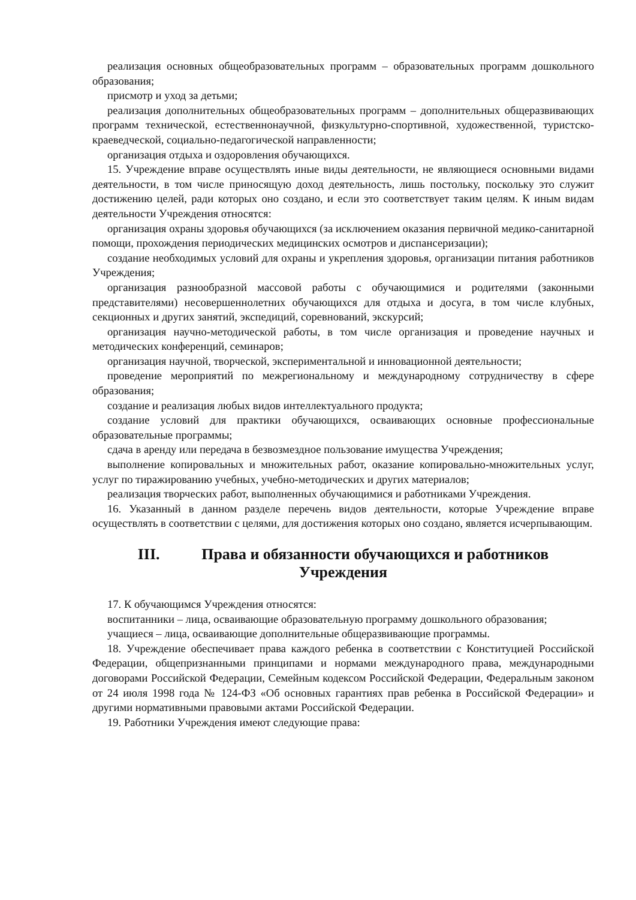реализация основных общеобразовательных программ – образовательных программ дошкольного образования;
присмотр и уход за детьми;
реализация дополнительных общеобразовательных программ – дополнительных общеразвивающих программ технической, естественнонаучной, физкультурно-спортивной, художественной, туристско-краеведческой, социально-педагогической направленности;
организация отдыха и оздоровления обучающихся.
15. Учреждение вправе осуществлять иные виды деятельности, не являющиеся основными видами деятельности, в том числе приносящую доход деятельность, лишь постольку, поскольку это служит достижению целей, ради которых оно создано, и если это соответствует таким целям. К иным видам деятельности Учреждения относятся:
организация охраны здоровья обучающихся (за исключением оказания первичной медико-санитарной помощи, прохождения периодических медицинских осмотров и диспансеризации);
создание необходимых условий для охраны и укрепления здоровья, организации питания работников Учреждения;
организация разнообразной массовой работы с обучающимися и родителями (законными представителями) несовершеннолетних обучающихся для отдыха и досуга, в том числе клубных, секционных и других занятий, экспедиций, соревнований, экскурсий;
организация научно-методической работы, в том числе организация и проведение научных и методических конференций, семинаров;
организация научной, творческой, экспериментальной и инновационной деятельности;
проведение мероприятий по межрегиональному и международному сотрудничеству в сфере образования;
создание и реализация любых видов интеллектуального продукта;
создание условий для практики обучающихся, осваивающих основные профессиональные образовательные программы;
сдача в аренду или передача в безвозмездное пользование имущества Учреждения;
выполнение копировальных и множительных работ, оказание копировально-множительных услуг, услуг по тиражированию учебных, учебно-методических и других материалов;
реализация творческих работ, выполненных обучающимися и работниками Учреждения.
16. Указанный в данном разделе перечень видов деятельности, которые Учреждение вправе осуществлять в соответствии с целями, для достижения которых оно создано, является исчерпывающим.
III. Права и обязанности обучающихся и работников Учреждения
17. К обучающимся Учреждения относятся:
воспитанники – лица, осваивающие образовательную программу дошкольного образования;
учащиеся – лица, осваивающие дополнительные общеразвивающие программы.
18. Учреждение обеспечивает права каждого ребенка в соответствии с Конституцией Российской Федерации, общепризнанными принципами и нормами международного права, международными договорами Российской Федерации, Семейным кодексом Российской Федерации, Федеральным законом от 24 июля 1998 года № 124-ФЗ «Об основных гарантиях прав ребенка в Российской Федерации» и другими нормативными правовыми актами Российской Федерации.
19. Работники Учреждения имеют следующие права: